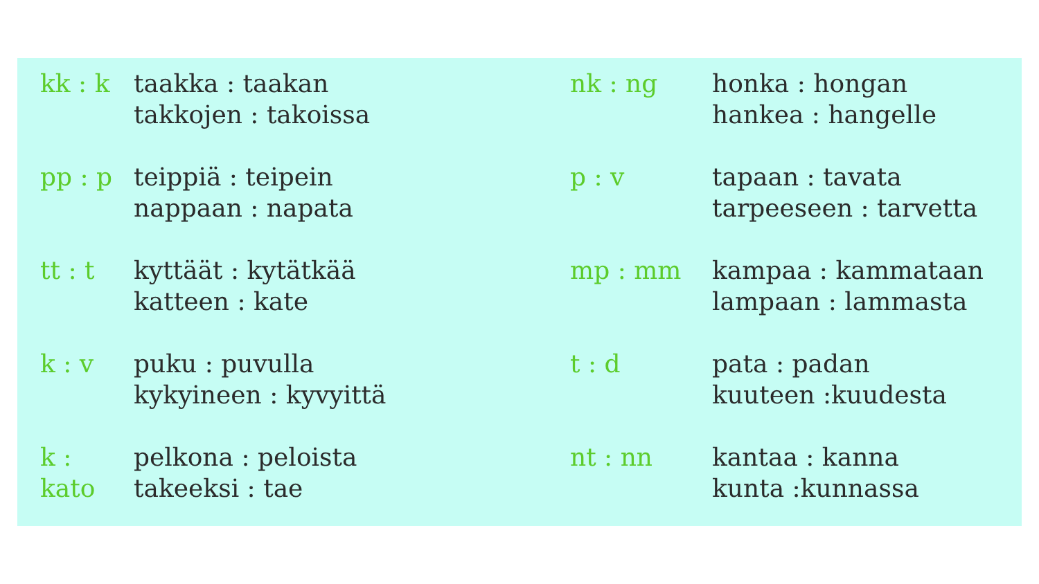| kk : k | taakka : taakan takkojen : takoissa | nk : ng | honka : hongan hankea : hangelle |
| pp : p | teippiä : teipein nappaan : napata | p : v | tapaan : tavata tarpeeseen : tarvetta |
| tt : t | kyttäät : kytätkää katteen : kate | mp : mm | kampaa : kammataan lampaan : lammasta |
| k : v | puku : puvulla kykyineen : kyvyittä | t : d | pata : padan kuuteen :kuudesta |
| k : kato | pelkona : peloista takeeksi : tae | nt : nn | kantaa : kanna kunta :kunnassa |